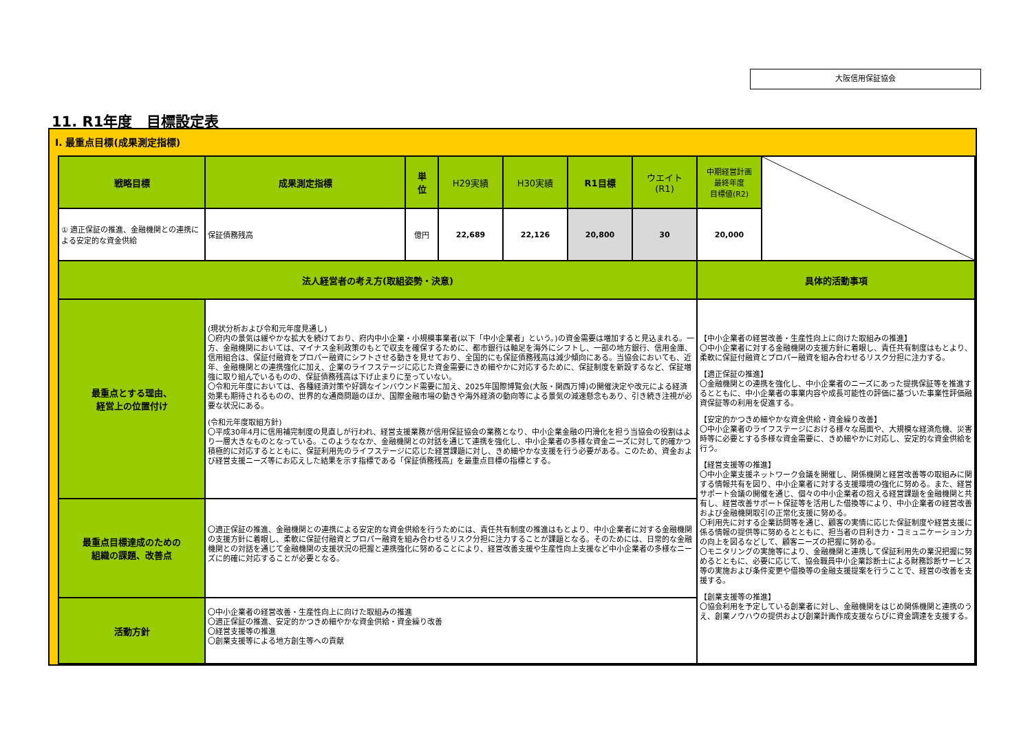大阪信用保証協会
11. R1年度　目標設定表
Ⅰ. 最重点目標(成果測定指標)
| 戦略目標 | 成果測定指標 | 単 位 | H29実績 | H30実績 | R1目標 | ウエイト (R1) | 中期経営計画 最終年度 目標値(R2) | |
| ① 適正保証の推進、金融機関との連携による安定的な資金供給 | 保証債務残高 | 億円 | 22,689 | 22,126 | 20,800 | 30 | 20,000 | |
| 法人経営者の考え方(取組姿勢・決意) | | | | | | | 具体的活動事項 | |
| 最重点とする理由、 経営上の位置付け | (現状分析および令和元年度見通し) 〇府内の景気は緩やかな拡大を続けており、府内中小企業・小規模事業者(以下「中小企業者」という。)の資金需要は増加すると見込まれる。一方、金融機関においては、マイナス金利政策のもとで収支を確保するために、都市銀行は軸足を海外にシフトし、一部の地方銀行、信用金庫、信用組合は、保証付融資をプロパー融資にシフトさせる動きを見せており、全国的にも保証債務残高は減少傾向にある。当協会においても、近年、金融機関との連携強化に加え、企業のライフステージに応じた資金需要にきめ細やかに対応するために、保証制度を新設するなど、保証増強に取り組んでいるものの、保証債務残高は下げ止まりに至っていない。 〇令和元年度においては、各種経済対策や好調なインバウンド需要に加え、2025年国際博覧会(大阪・関西万博)の開催決定や改元による経済効果も期待されるものの、世界的な通商問題のほか、国際金融市場の動きや海外経済の動向等による景気の減速懸念もあり、引き続き注視が必要な状況にある。 (令和元年度取組方針) 〇平成30年4月に信用補完制度の見直しが行われ、経営支援業務が信用保証協会の業務となり、中小企業金融の円滑化を担う当協会の役割はより一層大きなものとなっている。このようななか、金融機関との対話を通じて連携を強化し、中小企業者の多様な資金ニーズに対して的確かつ積極的に対応するとともに、保証利用先のライフステージに応じた経営課題に対し、きめ細やかな支援を行う必要がある。このため、資金および経営支援ニーズ等にお応えした結果を示す指標である「保証債務残高」を最重点目標の指標とする。 | | | | | | 【中小企業者の経営改善・生産性向上に向けた取組みの推進】 〇中小企業者に対する金融機関の支援方針に着眼し、責任共有制度はもとより、柔軟に保証付融資とプロパー融資を組み合わせるリスク分担に注力する。 【適正保証の推進】 〇金融機関との連携を強化し、中小企業者のニーズにあった提携保証等を推進するとともに、中小企業者の事業内容や成長可能性の評価に基づいた事業性評価融資保証等の利用を促進する。 【安定的かつきめ細やかな資金供給・資金繰り改善】 〇中小企業者のライフステージにおける様々な局面や、大規模な経済危機、災害時等に必要とする多様な資金需要に、きめ細やかに対応し、安定的な資金供給を行う。 【経営支援等の推進】 〇中小企業支援ネットワーク会議を開催し、関係機関と経営改善等の取組みに関する情報共有を図り、中小企業者に対する支援環境の強化に努める。また、経営サポート会議の開催を通じ、個々の中小企業者の抱える経営課題を金融機関と共有し、経営改善サポート保証等を活用した借換等により、中小企業者の経営改善および金融機関取引の正常化支援に努める。 〇利用先に対する企業訪問等を通じ、顧客の実情に応じた保証制度や経営支援に係る情報の提供等に努めるとともに、担当者の目利き力・コミュニケーション力の向上を図るなどして、顧客ニーズの把握に努める。 〇モニタリングの実施等により、金融機関と連携して保証利用先の業況把握に努めるとともに、必要に応じて、協会職員中小企業診断士による財務診断サービス等の実施および条件変更や借換等の金融支援提案を行うことで、経営の改善を支援する。 【創業支援等の推進】 〇協会利用を予定している創業者に対し、金融機関をはじめ関係機関と連携のうえ、創業ノウハウの提供および創業計画作成支援ならびに資金調達を支援する。 | |
| 最重点目標達成のための 組織の課題、改善点 | 〇適正保証の推進、金融機関との連携による安定的な資金供給を行うためには、責任共有制度の推進はもとより、中小企業者に対する金融機関の支援方針に着眼し、柔軟に保証付融資とプロパー融資を組み合わせるリスク分担に注力することが課題となる。そのためには、日常的な金融機関との対話を通じて金融機関の支援状況の把握と連携強化に努めることにより、経営改善支援や生産性向上支援など中小企業者の多様なニーズに的確に対応することが必要となる。 | | | | | | | |
| 活動方針 | 〇中小企業者の経営改善・生産性向上に向けた取組みの推進 〇適正保証の推進、安定的かつきめ細やかな資金供給・資金繰り改善 〇経営支援等の推進 〇創業支援等による地方創生等への貢献 | | | | | | | |